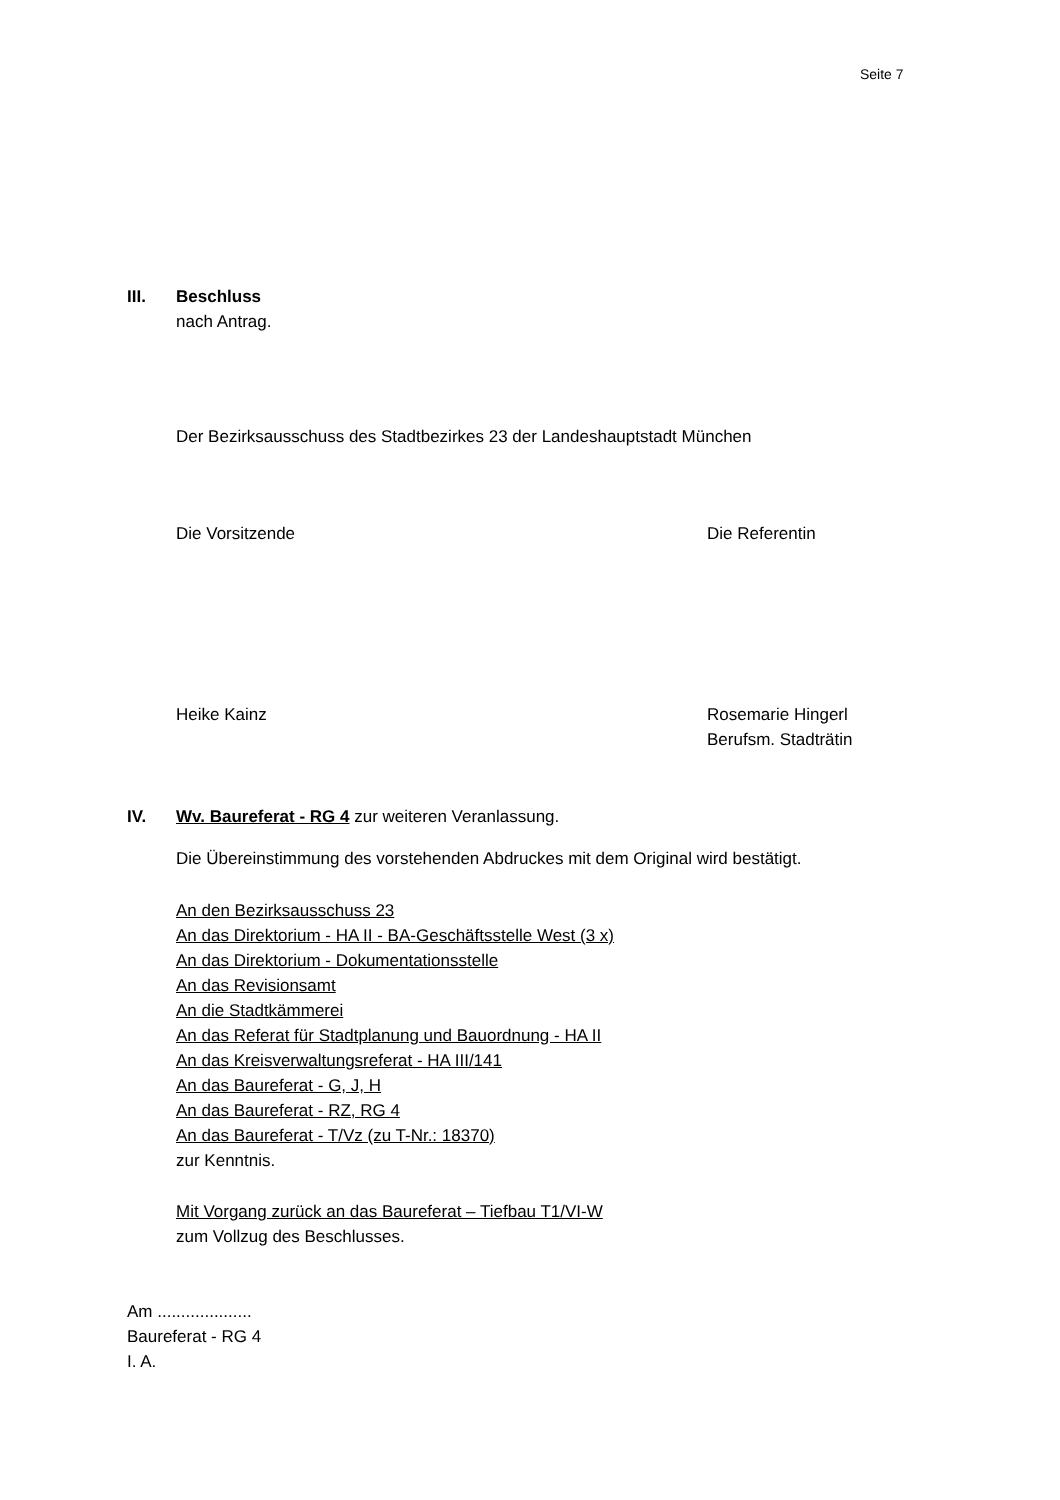Seite 7
III. Beschluss
nach Antrag.
Der Bezirksausschuss des Stadtbezirkes 23 der Landeshauptstadt München
Die Vorsitzende Die Referentin
Heike Kainz Rosemarie Hingerl
Berufsm. Stadträtin
IV. Wv. Baureferat - RG 4 zur weiteren Veranlassung.
Die Übereinstimmung des vorstehenden Abdruckes mit dem Original wird bestätigt.
An den Bezirksausschuss 23
An das Direktorium - HA II - BA-Geschäftsstelle West (3 x)
An das Direktorium - Dokumentationsstelle
An das Revisionsamt
An die Stadtkämmerei
An das Referat für Stadtplanung und Bauordnung - HA II
An das Kreisverwaltungsreferat - HA III/141
An das Baureferat - G, J, H
An das Baureferat - RZ, RG 4
An das Baureferat - T/Vz (zu T-Nr.: 18370)
zur Kenntnis.
Mit Vorgang zurück an das Baureferat – Tiefbau T1/VI-W
zum Vollzug des Beschlusses.
Am ....................
Baureferat - RG 4
I. A.